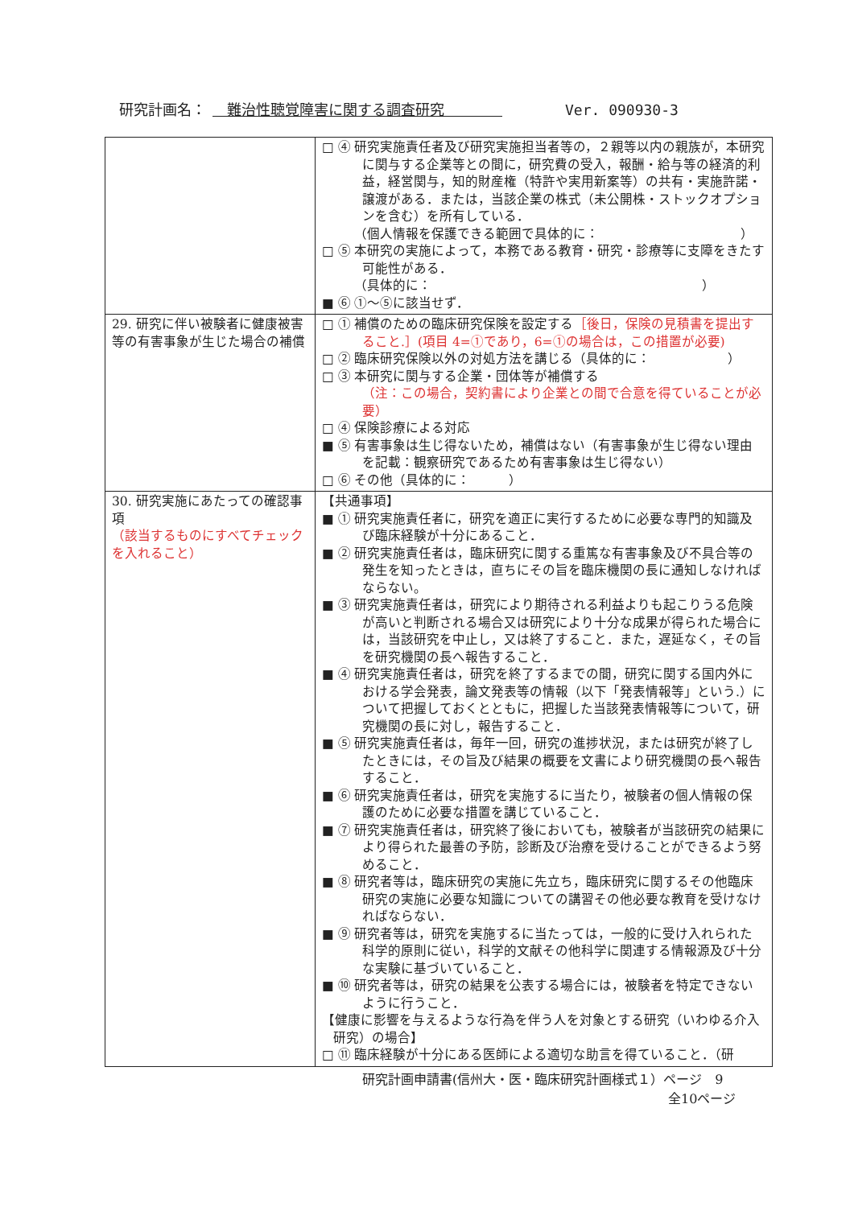研究計画名：　難治性聴覚障害に関する調査研究　　　　Ver. 090930-3
| | □ ④ 研究実施責任者及び研究実施担当者等の，２親等以内の親族が，本研究に関与する企業等との間に，研究費の受入，報酬・給与等の経済的利益，経営関与，知的財産権（特許や実用新案等）の共有・実施許諾・譲渡がある．または，当該企業の株式（未公開株・ストックオプションを含む）を所有している． （個人情報を保護できる範囲で具体的に： ） □ ⑤ 本研究の実施によって，本務である教育・研究・診療等に支障をきたす可能性がある． （具体的に： ） ■ ⑥ ①～⑤に該当せず． |
| 29. 研究に伴い被験者に健康被害等の有害事象が生じた場合の補償 | □ ① 補償のための臨床研究保険を設定する ［後日，保険の見積書を提出すること.］(項目 4=①であり，6=①の場合は，この措置が必要) □ ② 臨床研究保険以外の対処方法を講じる（具体的に： ） □ ③ 本研究に関与する企業・団体等が補償する （注：この場合，契約書により企業との間で合意を得ていることが必要） □ ④ 保険診療による対応 ■ ⑤ 有害事象は生じ得ないため，補償はない（有害事象が生じ得ない理由を記載：観察研究であるため有害事象は生じ得ない） □ ⑥ その他（具体的に： ） |
| 30. 研究実施にあたっての確認事項 （該当するものにすべてチェックを入れること） | 【共通事項】 ■ ① 研究実施責任者に，研究を適正に実行するために必要な専門的知識及び臨床経験が十分にあること． ■ ② 研究実施責任者は，臨床研究に関する重篤な有害事象及び不具合等の発生を知ったときは，直ちにその旨を臨床機関の長に通知しなければならない。 ■ ③ 研究実施責任者は，研究により期待される利益よりも起こりうる危険が高いと判断される場合又は研究により十分な成果が得られた場合には，当該研究を中止し，又は終了すること．また，遅延なく，その旨を研究機関の長へ報告すること． ■ ④ 研究実施責任者は，研究を終了するまでの間，研究に関する国内外における学会発表，論文発表等の情報（以下「発表情報等」という.）について把握しておくとともに，把握した当該発表情報等について，研究機関の長に対し，報告すること． ■ ⑤ 研究実施責任者は，毎年一回，研究の進捗状況，または研究が終了したときには，その旨及び結果の概要を文書により研究機関の長へ報告すること． ■ ⑥ 研究実施責任者は，研究を実施するに当たり，被験者の個人情報の保護のために必要な措置を講じていること． ■ ⑦ 研究実施責任者は，研究終了後においても，被験者が当該研究の結果により得られた最善の予防，診断及び治療を受けることができるよう努めること． ■ ⑧ 研究者等は，臨床研究の実施に先立ち，臨床研究に関するその他臨床研究の実施に必要な知識についての講習その他必要な教育を受けなければならない． ■ ⑨ 研究者等は，研究を実施するに当たっては，一般的に受け入れられた科学的原則に従い，科学的文献その他科学に関連する情報源及び十分な実験に基づいていること． ■ ⑩ 研究者等は，研究の結果を公表する場合には，被験者を特定できないように行うこと． 【健康に影響を与えるような行為を伴う人を対象とする研究（いわゆる介入研究）の場合】 □ ⑪ 臨床経験が十分にある医師による適切な助言を得ていること．（研 |
研究計画申請書(信州大・医・臨床研究計画様式１）ページ　9
全10ページ